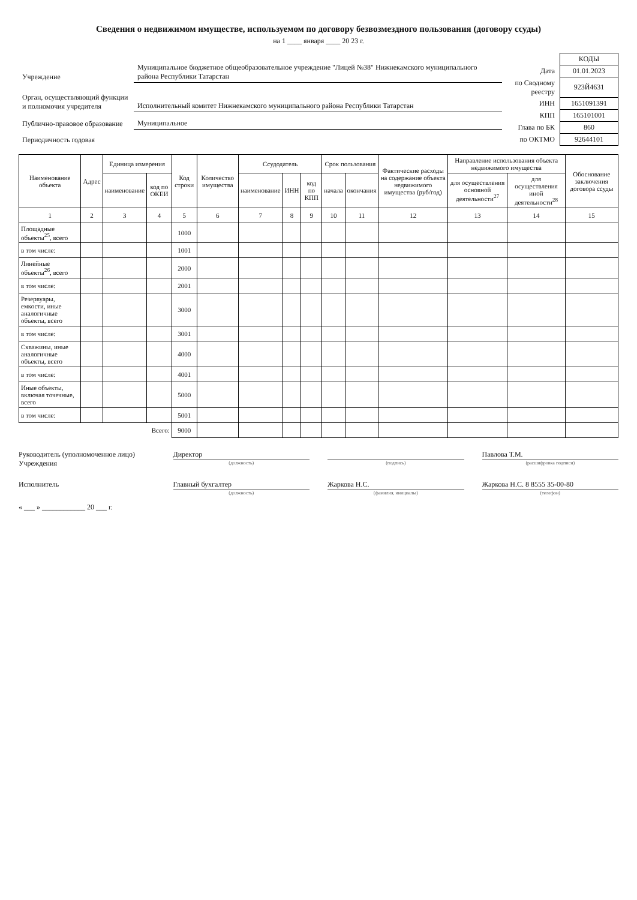Сведения о недвижимом имуществе, используемом по договору безвозмездного пользования (договору ссуды)
на 1 ____ января ____ 20 23 г.
| Учреждение | Муниципальное бюджетное общеобразовательное учреждение "Лицей №38" Нижнекамского муниципального района Республики Татарстан |
| Орган, осуществляющий функции и полномочия учредителя | Исполнительный комитет Нижнекамского муниципального района Республики Татарстан |
| Публично-правовое образование | Муниципальное |
| Периодичность годовая | |
| | КОДЫ |
| Дата | 01.01.2023 |
| по Сводному реестру | 923Й4631 |
| ИНН | 1651091391 |
| КПП | 165101001 |
| Глава по БК | 860 |
| по ОКТМО | 92644101 |
| Наименование объекта | Адрес | Единица измерения | | Код строки | Количество имущества | Ссудодатель | | | Срок пользования | | Фактические расходы на содержание объекта недвижимого имущества (руб/год) | Направление использования объекта недвижимого имущества | | Обоснование заключения договора ссуды |
| --- | --- | --- | --- | --- | --- | --- | --- | --- | --- | --- | --- | --- | --- | --- |
| | | наименование | код по ОКЕИ | | | наименование | ИНН | код по КПП | начала | окончания | | для осуществления основной деятельности<sup>27</sup> | для осуществления иной деятельности<sup>28</sup> | |
| 1 | 2 | 3 | 4 | 5 | 6 | 7 | 8 | 9 | 10 | 11 | 12 | 13 | 14 | 15 |
| Площадные объекты<sup>25</sup>, всего | | | | 1000 | | | | | | | | | | |
| в том числе: | | | | 1001 | | | | | | | | | | |
| Линейные объекты<sup>26</sup>, всего | | | | 2000 | | | | | | | | | | |
| в том числе: | | | | 2001 | | | | | | | | | | |
| Резервуары, емкости, иные аналогичные объекты, всего | | | | 3000 | | | | | | | | | | |
| в том числе: | | | | 3001 | | | | | | | | | | |
| Скважины, иные аналогичные объекты, всего | | | | 4000 | | | | | | | | | | |
| в том числе: | | | | 4001 | | | | | | | | | | |
| Иные объекты, включая точечные, всего | | | | 5000 | | | | | | | | | | |
| в том числе: | | | | 5001 | | | | | | | | | | |
| | | | Всего: | 9000 | | | | | | | | | | |
Руководитель (уполномоченное лицо) Учреждения
Директор
(должность)
(подпись)
Павлова Т.М.
(расшифровка подписи)
Исполнитель Главный бухгалтер
(должность)
Жаркова Н.С.
(фамилия, инициалы)
Жаркова Н.С. 8 8555 35-00-80
(телефон)
« ___ » ____________ 20 ___ г.